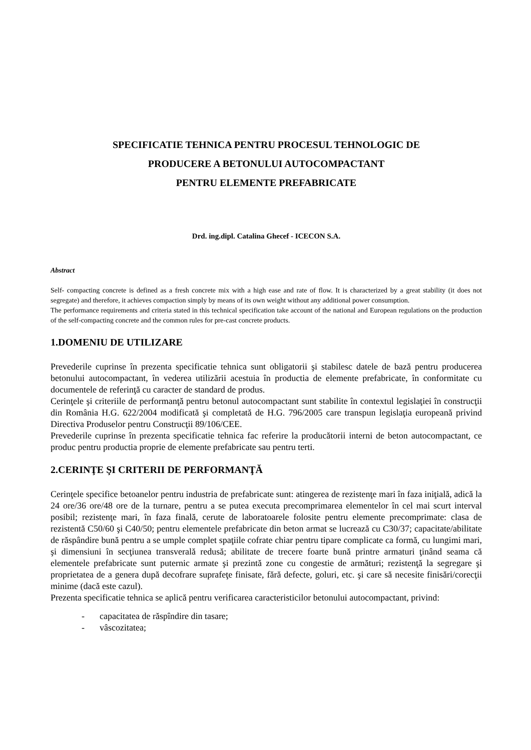SPECIFICATIE TEHNICA PENTRU PROCESUL TEHNOLOGIC DE
PRODUCERE A BETONULUI AUTOCOMPACTANT
PENTRU ELEMENTE PREFABRICATE
Drd. ing.dipl. Catalina Ghecef - ICECON S.A.
Abstract
Self- compacting concrete is defined as a fresh concrete mix with a high ease and rate of flow. It is characterized by a great stability (it does not segregate) and therefore, it achieves compaction simply by means of its own weight without any additional power consumption.
The performance requirements and criteria stated in this technical specification take account of the national and European regulations on the production of the self-compacting concrete and the common rules for pre-cast concrete products.
1.DOMENIU DE UTILIZARE
Prevederile cuprinse în prezenta specificatie tehnica sunt obligatorii şi stabilesc datele de bază pentru producerea betonului autocompactant, în vederea utilizării acestuia în productia de elemente prefabricate, în conformitate cu documentele de referinţă cu caracter de standard de produs.
Cerinţele şi criteriile de performanţă pentru betonul autocompactant sunt stabilite în contextul legislaţiei în construcţii din România H.G. 622/2004 modificată şi completată de H.G. 796/2005 care transpun legislaţia europeană privind Directiva Produselor pentru Construcţii 89/106/CEE.
Prevederile cuprinse în prezenta specificatie tehnica fac referire la producătorii interni de beton autocompactant, ce produc pentru productia proprie de elemente prefabricate sau pentru terti.
2.CERINŢE ŞI CRITERII DE PERFORMANŢĂ
Cerinţele specifice betoanelor pentru industria de prefabricate sunt: atingerea de rezistenţe mari în faza iniţială, adică la 24 ore/36 ore/48 ore de la turnare, pentru a se putea executa precomprimarea elementelor în cel mai scurt interval posibil; rezistenţe mari, în faza finală, cerute de laboratoarele folosite pentru elemente precomprimate: clasa de rezistentă C50/60 şi C40/50; pentru elementele prefabricate din beton armat se lucrează cu C30/37; capacitate/abilitate de răspândire bună pentru a se umple complet spaţiile cofrate chiar pentru tipare complicate ca formă, cu lungimi mari, şi dimensiuni în secţiunea transverală redusă; abilitate de trecere foarte bună printre armaturi ţinând seama că elementele prefabricate sunt puternic armate şi prezintă zone cu congestie de armături; rezistenţă la segregare şi proprietatea de a genera după decofrare suprafeţe finisate, fără defecte, goluri, etc. şi care să necesite finisări/corecţii minime (dacă este cazul).
Prezenta specificatie tehnica se aplică pentru verificarea caracteristicilor betonului autocompactant, privind:
- capacitatea de răspîndire din tasare;
- vâscozitatea;